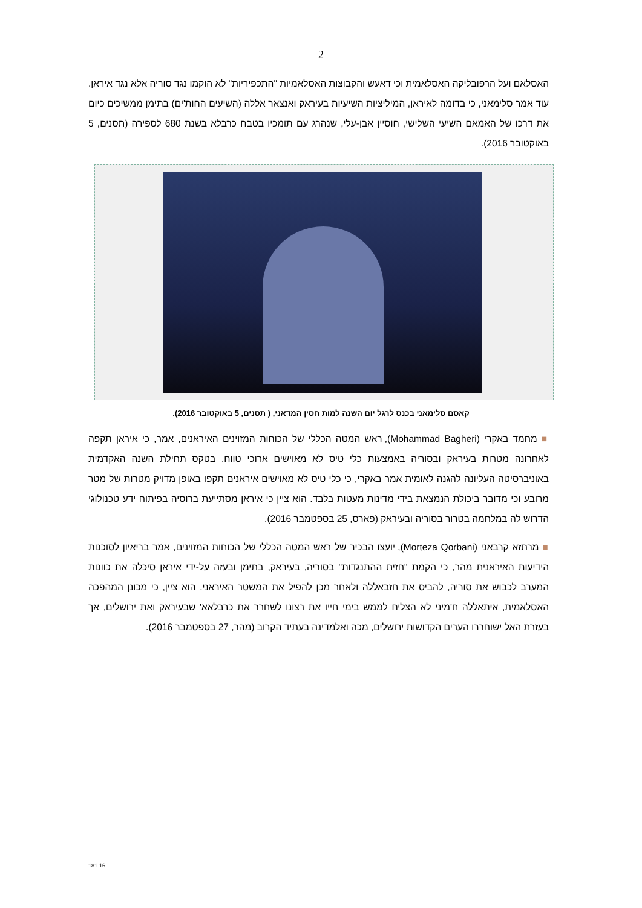2
האסלאם ועל הרפובליקה האסלאמית וכי דאעש והקבוצות האסלאמיות "התכפיריות" לא הוקמו נגד סוריה אלא נגד איראן. עוד אמר סלימאני, כי בדומה לאיראן, המיליציות השיעיות בעיראק ואנצאר אללה (השיעים החות'ים) בתימן ממשיכים כיום את דרכו של האמאם השיעי השלישי, חוסיין אבן-עלי, שנהרג עם תומכיו בטבח כרבלא בשנת 680 לספירה (תסנים, 5 באוקטובר 2016).
קאסם סלימאני בכנס לרגל יום השנה למות חסין המדאני, ( תסנים, 5 באוקטובר 2016).
■ מחמד באקרי (Mohammad Bagheri), ראש המטה הכללי של הכוחות המזוינים האיראנים, אמר, כי איראן תקפה לאחרונה מטרות בעיראק ובסוריה באמצעות כלי טיס לא מאוישים ארוכי טווח. בטקס תחילת השנה האקדמית באוניברסיטה העליונה להגנה לאומית אמר באקרי, כי כלי טיס לא מאוישים איראנים תקפו באופן מדויק מטרות של מטר מרובע וכי מדובר ביכולת הנמצאת בידי מדינות מעטות בלבד. הוא ציין כי איראן מסתייעת ברוסיה בפיתוח ידע טכנולוגי הדרוש לה במלחמה בטרור בסוריה ובעיראק (פארס, 25 בספטמבר 2016).
■ מרתזא קרבאני (Morteza Qorbani), יועצו הבכיר של ראש המטה הכללי של הכוחות המזוינים, אמר בריאיון לסוכנות הידיעות האיראנית מהר, כי הקמת "חזית ההתנגדות" בסוריה, בעיראק, בתימן ובעזה על-ידי איראן סיכלה את כוונות המערב לכבוש את סוריה, להביס את חזבאללה ולאחר מכן להפיל את המשטר האיראני. הוא ציין, כי מכונן המהפכה האסלאמית, איתאללה ח'מיני לא הצליח לממש בימי חייו את רצונו לשחרר את כרבלאא' שבעיראק ואת ירושלים, אך בעזרת האל ישוחררו הערים הקדושות ירושלים, מכה ואלמדינה בעתיד הקרוב (מהר, 27 בספטמבר 2016).
181-16